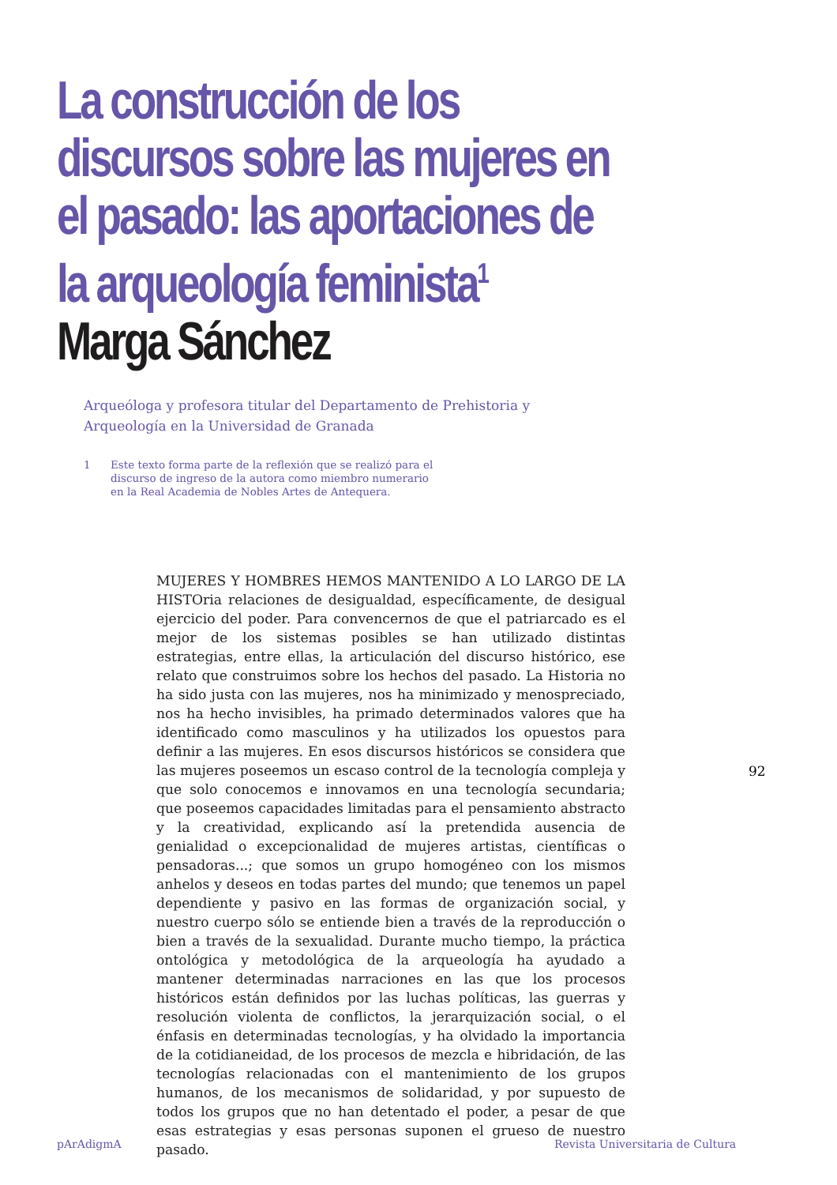La construcción de los discursos sobre las mujeres en el pasado: las aportaciones de la arqueología feminista<sup>1</sup>
Marga Sánchez
Arqueóloga y profesora titular del Departamento de Prehistoria y
Arqueología en la Universidad de Granada
1 Este texto forma parte de la reflexión que se realizó para el
discurso de ingreso de la autora como miembro numerario
en la Real Academia de Nobles Artes de Antequera.
MUJERES Y HOMBRES HEMOS MANTENIDO A LO LARGO DE LA HISTOria relaciones de desigualdad, específicamente, de desigual ejercicio del poder. Para convencernos de que el patriarcado es el mejor de los sistemas posibles se han utilizado distintas estrategias, entre ellas, la articulación del discurso histórico, ese relato que construimos sobre los hechos del pasado. La Historia no ha sido justa con las mujeres, nos ha minimizado y menospreciado, nos ha hecho invisibles, ha primado determinados valores que ha identificado como masculinos y ha utilizados los opuestos para definir a las mujeres. En esos discursos históricos se considera que las mujeres poseemos un escaso control de la tecnología compleja y que solo conocemos e innovamos en una tecnología secundaria; que poseemos capacidades limitadas para el pensamiento abstracto y la creatividad, explicando así la pretendida ausencia de genialidad o excepcionalidad de mujeres artistas, científicas o pensadoras...; que somos un grupo homogéneo con los mismos anhelos y deseos en todas partes del mundo; que tenemos un papel dependiente y pasivo en las formas de organización social, y nuestro cuerpo sólo se entiende bien a través de la reproducción o bien a través de la sexualidad. Durante mucho tiempo, la práctica ontológica y metodológica de la arqueología ha ayudado a mantener determinadas narraciones en las que los procesos históricos están definidos por las luchas políticas, las guerras y resolución violenta de conflictos, la jerarquización social, o el énfasis en determinadas tecnologías, y ha olvidado la importancia de la cotidianeidad, de los procesos de mezcla e hibridación, de las tecnologías relacionadas con el mantenimiento de los grupos humanos, de los mecanismos de solidaridad, y por supuesto de todos los grupos que no han detentado el poder, a pesar de que esas estrategias y esas personas suponen el grueso de nuestro pasado.
92
pArAdigmA
Revista Universitaria de Cultura